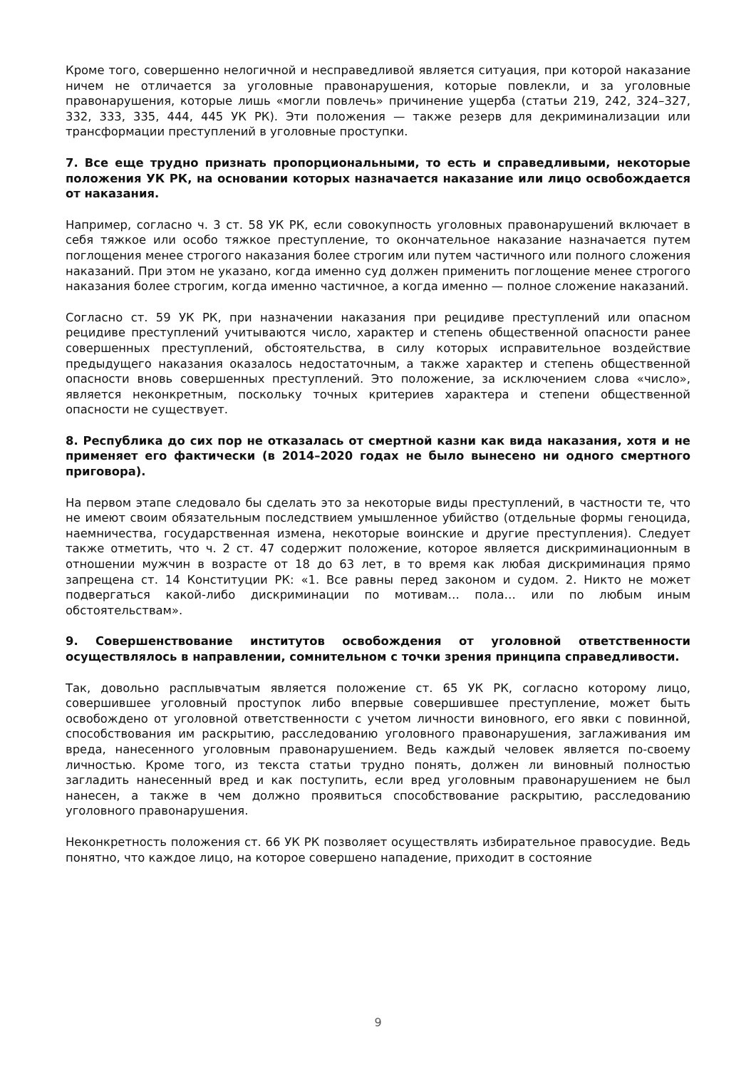Кроме того, совершенно нелогичной и несправедливой является ситуация, при которой наказание ничем не отличается за уголовные правонарушения, которые повлекли, и за уголовные правонарушения, которые лишь «могли повлечь» причинение ущерба (статьи 219, 242, 324–327, 332, 333, 335, 444, 445 УК РК). Эти положения — также резерв для декриминализации или трансформации преступлений в уголовные проступки.
7. Все еще трудно признать пропорциональными, то есть и справедливыми, некоторые положения УК РК, на основании которых назначается наказание или лицо освобождается от наказания.
Например, согласно ч. 3 ст. 58 УК РК, если совокупность уголовных правонарушений включает в себя тяжкое или особо тяжкое преступление, то окончательное наказание назначается путем поглощения менее строгого наказания более строгим или путем частичного или полного сложения наказаний. При этом не указано, когда именно суд должен применить поглощение менее строгого наказания более строгим, когда именно частичное, а когда именно — полное сложение наказаний.
Согласно ст. 59 УК РК, при назначении наказания при рецидиве преступлений или опасном рецидиве преступлений учитываются число, характер и степень общественной опасности ранее совершенных преступлений, обстоятельства, в силу которых исправительное воздействие предыдущего наказания оказалось недостаточным, а также характер и степень общественной опасности вновь совершенных преступлений. Это положение, за исключением слова «число», является неконкретным, поскольку точных критериев характера и степени общественной опасности не существует.
8. Республика до сих пор не отказалась от смертной казни как вида наказания, хотя и не применяет его фактически (в 2014–2020 годах не было вынесено ни одного смертного приговора).
На первом этапе следовало бы сделать это за некоторые виды преступлений, в частности те, что не имеют своим обязательным последствием умышленное убийство (отдельные формы геноцида, наемничества, государственная измена, некоторые воинские и другие преступления). Следует также отметить, что ч. 2 ст. 47 содержит положение, которое является дискриминационным в отношении мужчин в возрасте от 18 до 63 лет, в то время как любая дискриминация прямо запрещена ст. 14 Конституции РК: «1. Все равны перед законом и судом. 2. Никто не может подвергаться какой-либо дискриминации по мотивам… пола… или по любым иным обстоятельствам».
9. Совершенствование институтов освобождения от уголовной ответственности осуществлялось в направлении, сомнительном с точки зрения принципа справедливости.
Так, довольно расплывчатым является положение ст. 65 УК РК, согласно которому лицо, совершившее уголовный проступок либо впервые совершившее преступление, может быть освобождено от уголовной ответственности с учетом личности виновного, его явки с повинной, способствования им раскрытию, расследованию уголовного правонарушения, заглаживания им вреда, нанесенного уголовным правонарушением. Ведь каждый человек является по-своему личностью. Кроме того, из текста статьи трудно понять, должен ли виновный полностью загладить нанесенный вред и как поступить, если вред уголовным правонарушением не был нанесен, а также в чем должно проявиться способствование раскрытию, расследованию уголовного правонарушения.
Неконкретность положения ст. 66 УК РК позволяет осуществлять избирательное правосудие. Ведь понятно, что каждое лицо, на которое совершено нападение, приходит в состояние
9